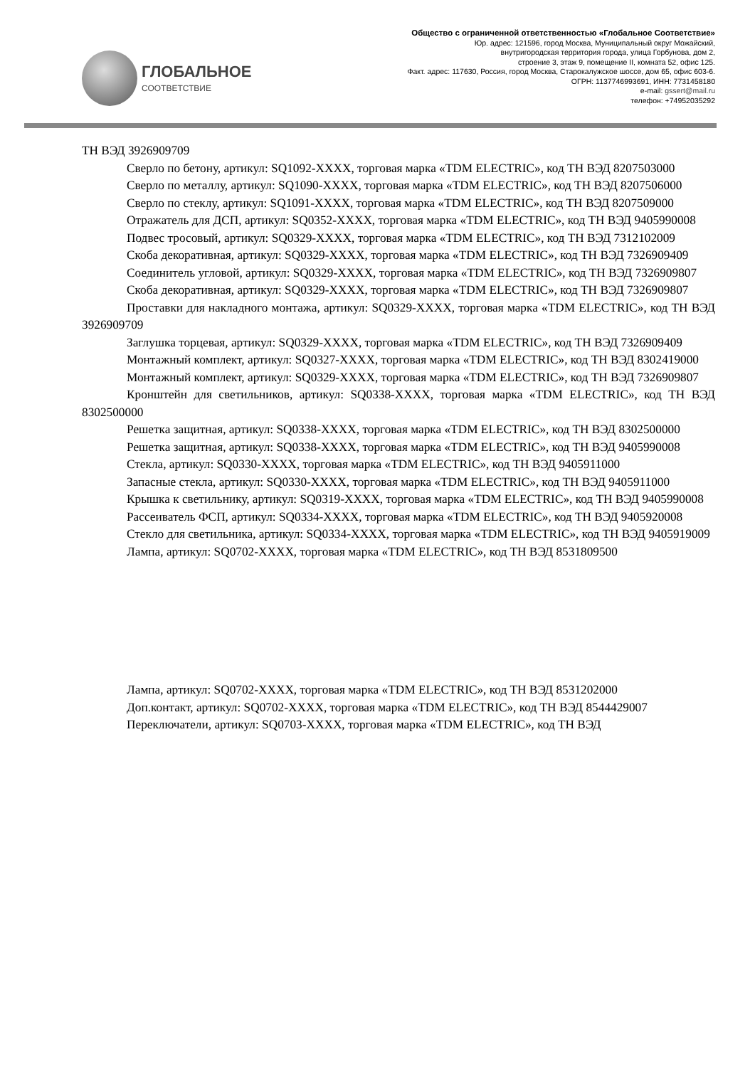ГЛОБАЛЬНОЕ
СООТВЕТСТВИЕ
Общество с ограниченной ответственностью «Глобальное Соответствие»
Юр. адрес: 121596, город Москва, Муниципальный округ Можайский,
внутригородская территория города, улица Горбунова, дом 2,
строение 3, этаж 9, помещение II, комната 52, офис 125.
Факт. адрес: 117630, Россия, город Москва, Старокалужское шоссе, дом 65, офис 603-6.
ОГРН: 1137746993691, ИНН: 7731458180
e-mail: gssert@mail.ru
телефон: +74952035292
ТН ВЭД 3926909709
Сверло по бетону, артикул: SQ1092-XXXX, торговая марка «TDM ELECTRIC», код ТН ВЭД 8207503000
Сверло по металлу, артикул: SQ1090-XXXX, торговая марка «TDM ELECTRIC», код ТН ВЭД 8207506000
Сверло по стеклу, артикул: SQ1091-XXXX, торговая марка «TDM ELECTRIC», код ТН ВЭД 8207509000
Отражатель для ДСП, артикул: SQ0352-XXXX, торговая марка «TDM ELECTRIC», код ТН ВЭД 9405990008
Подвес тросовый, артикул: SQ0329-XXXX, торговая марка «TDM ELECTRIC», код ТН ВЭД 7312102009
Скоба декоративная, артикул: SQ0329-XXXX, торговая марка «TDM ELECTRIC», код ТН ВЭД 7326909409
Соединитель угловой, артикул: SQ0329-XXXX, торговая марка «TDM ELECTRIC», код ТН ВЭД 7326909807
Скоба декоративная, артикул: SQ0329-XXXX, торговая марка «TDM ELECTRIC», код ТН ВЭД 7326909807
Проставки для накладного монтажа, артикул: SQ0329-XXXX, торговая марка «TDM ELECTRIC», код ТН ВЭД 3926909709
Заглушка торцевая, артикул: SQ0329-XXXX, торговая марка «TDM ELECTRIC», код ТН ВЭД 7326909409
Монтажный комплект, артикул: SQ0327-XXXX, торговая марка «TDM ELECTRIC», код ТН ВЭД 8302419000
Монтажный комплект, артикул: SQ0329-XXXX, торговая марка «TDM ELECTRIC», код ТН ВЭД 7326909807
Кронштейн для светильников, артикул: SQ0338-XXXX, торговая марка «TDM ELECTRIC», код ТН ВЭД 8302500000
Решетка защитная, артикул: SQ0338-XXXX, торговая марка «TDM ELECTRIC», код ТН ВЭД 8302500000
Решетка защитная, артикул: SQ0338-XXXX, торговая марка «TDM ELECTRIC», код ТН ВЭД 9405990008
Стекла, артикул: SQ0330-XXXX, торговая марка «TDM ELECTRIC», код ТН ВЭД 9405911000
Запасные стекла, артикул: SQ0330-XXXX, торговая марка «TDM ELECTRIC», код ТН ВЭД 9405911000
Крышка к светильнику, артикул: SQ0319-XXXX, торговая марка «TDM ELECTRIC», код ТН ВЭД 9405990008
Рассеиватель ФСП, артикул: SQ0334-XXXX, торговая марка «TDM ELECTRIC», код ТН ВЭД 9405920008
Стекло для светильника, артикул: SQ0334-XXXX, торговая марка «TDM ELECTRIC», код ТН ВЭД 9405919009
Лампа, артикул: SQ0702-XXXX, торговая марка «TDM ELECTRIC», код ТН ВЭД 8531809500
Лампа, артикул: SQ0702-XXXX, торговая марка «TDM ELECTRIC», код ТН ВЭД 8531202000
Доп.контакт, артикул: SQ0702-XXXX, торговая марка «TDM ELECTRIC», код ТН ВЭД 8544429007
Переключатели, артикул: SQ0703-XXXX, торговая марка «TDM ELECTRIC», код ТН ВЭД